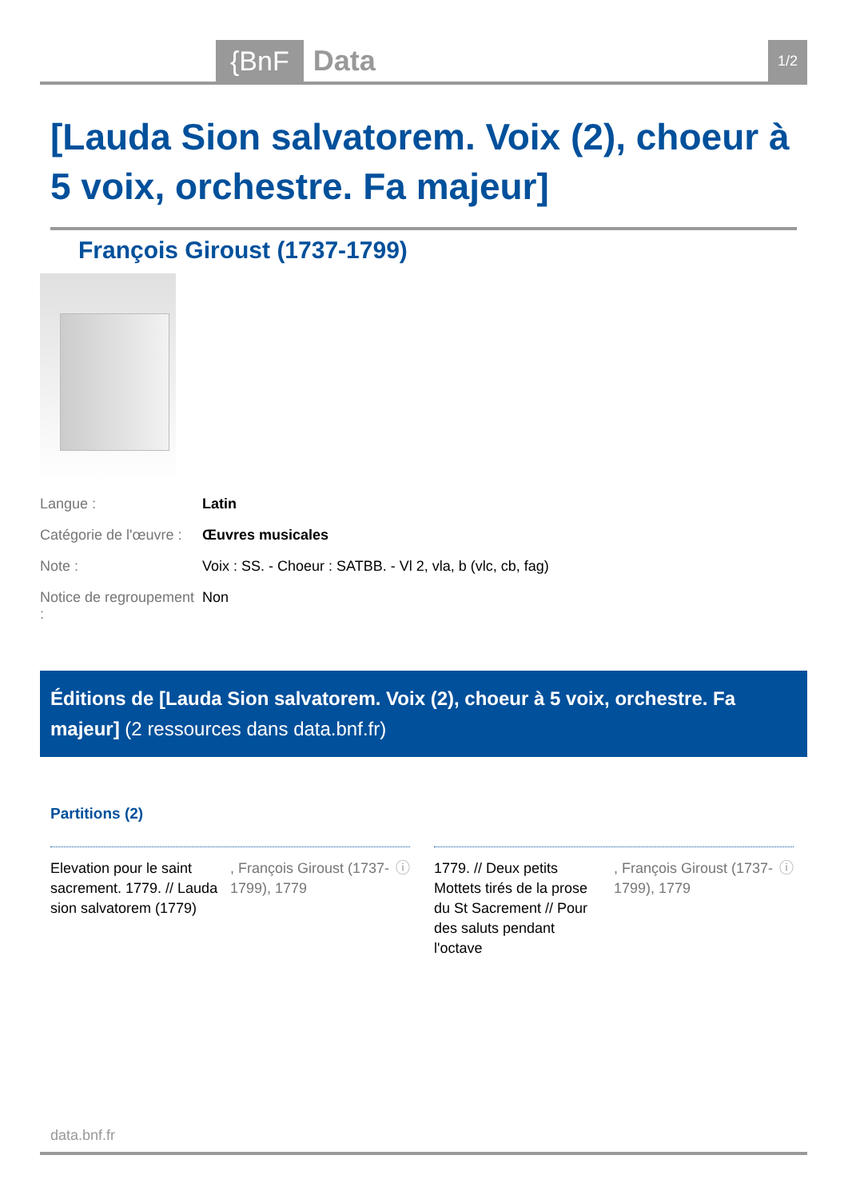{BnF Data 1/2
[Lauda Sion salvatorem. Voix (2), choeur à 5 voix, orchestre. Fa majeur]
François Giroust (1737-1799)
Langue : Latin
Catégorie de l'œuvre : Œuvres musicales
Note : Voix : SS. - Choeur : SATBB. - Vl 2, vla, b (vlc, cb, fag)
Notice de regroupement : Non
Éditions de [Lauda Sion salvatorem. Voix (2), choeur à 5 voix, orchestre. Fa majeur] (2 ressources dans data.bnf.fr)
Partitions (2)
Elevation pour le saint sacrement. 1779. // Lauda sion salvatorem (1779), François Giroust (1737-1799), 1779 ⓘ
1779. // Deux petits Mottets tirés de la prose du St Sacrement // Pour des saluts pendant l'octave, François Giroust (1737-1799), 1779 ⓘ
data.bnf.fr